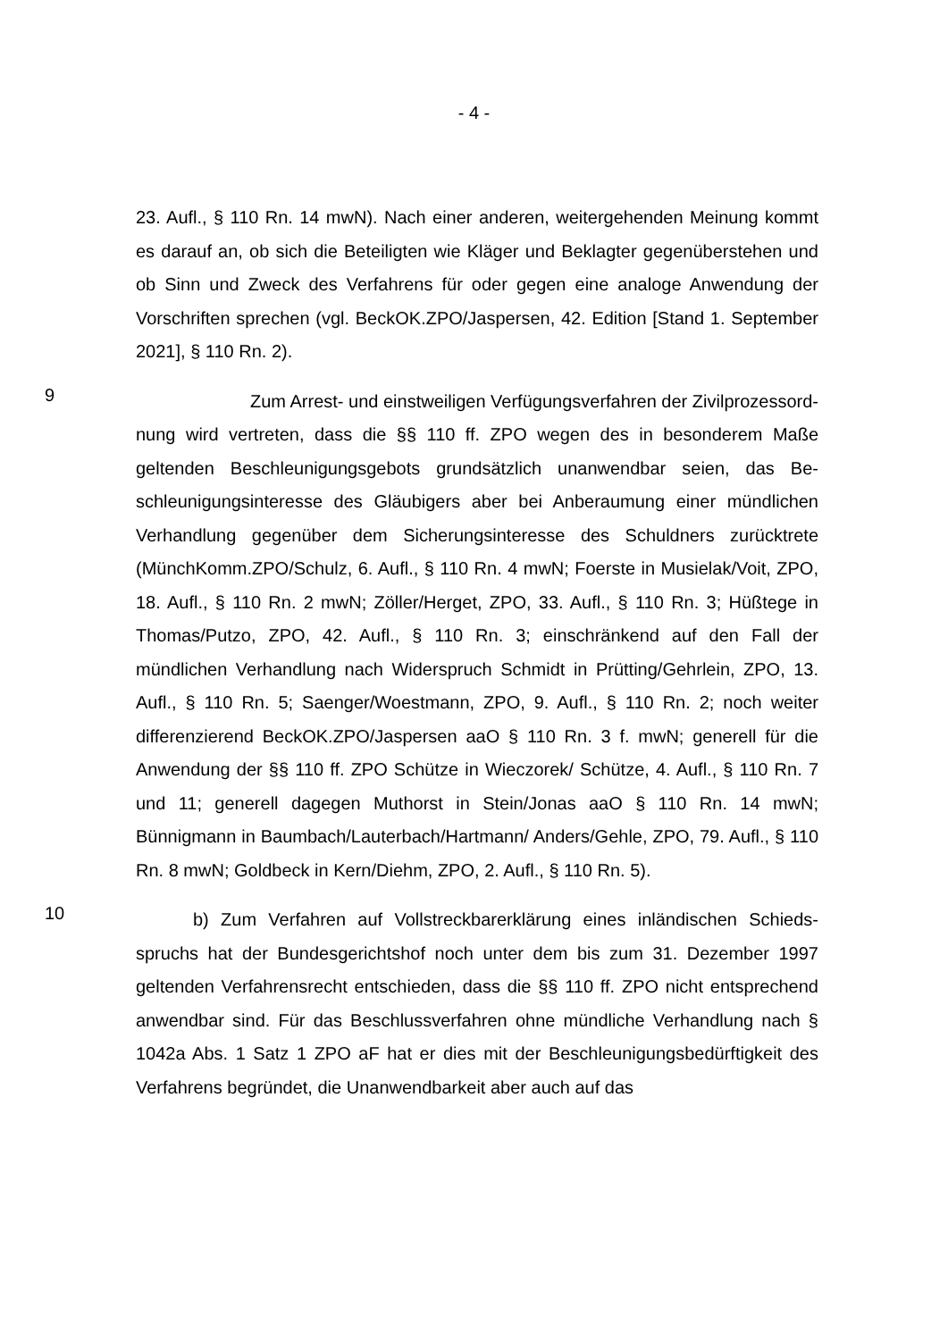- 4 -
23. Aufl., § 110 Rn. 14 mwN). Nach einer anderen, weitergehenden Meinung kommt es darauf an, ob sich die Beteiligten wie Kläger und Beklagter gegenüber­stehen und ob Sinn und Zweck des Verfahrens für oder gegen eine analoge An­wendung der Vorschriften sprechen (vgl. BeckOK.ZPO/Jaspersen, 42. Edition [Stand 1. September 2021], § 110 Rn. 2).
9
Zum Arrest- und einstweiligen Verfügungsverfahren der Zivilprozessord­nung wird vertreten, dass die §§ 110 ff. ZPO wegen des in besonderem Maße geltenden Beschleunigungsgebots grundsätzlich unanwendbar seien, das Be­schleunigungsinteresse des Gläubigers aber bei Anberaumung einer mündlichen Verhandlung gegenüber dem Sicherungsinteresse des Schuldners zurücktrete (MünchKomm.ZPO/Schulz, 6. Aufl., § 110 Rn. 4 mwN; Foerste in Musielak/Voit, ZPO, 18. Aufl., § 110 Rn. 2 mwN; Zöller/Herget, ZPO, 33. Aufl., § 110 Rn. 3; Hüßtege in Thomas/Putzo, ZPO, 42. Aufl., § 110 Rn. 3; einschränkend auf den Fall der mündlichen Verhandlung nach Widerspruch Schmidt in Prütting/Gehr­lein, ZPO, 13. Aufl., § 110 Rn. 5; Saenger/Woestmann, ZPO, 9. Aufl., § 110 Rn. 2; noch weiter differenzierend BeckOK.ZPO/Jaspersen aaO § 110 Rn. 3 f. mwN; generell für die Anwendung der §§ 110 ff. ZPO Schütze in Wieczorek/ Schütze, 4. Aufl., § 110 Rn. 7 und 11; generell dagegen Muthorst in Stein/Jonas aaO § 110 Rn. 14 mwN; Bünnigmann in Baumbach/Lauterbach/Hartmann/ Anders/Gehle, ZPO, 79. Aufl., § 110 Rn. 8 mwN; Goldbeck in Kern/Diehm, ZPO, 2. Aufl., § 110 Rn. 5).
10
b) Zum Verfahren auf Vollstreckbarerklärung eines inländischen Schieds­spruchs hat der Bundesgerichtshof noch unter dem bis zum 31. Dezember 1997 geltenden Verfahrensrecht entschieden, dass die §§ 110 ff. ZPO nicht entspre­chend anwendbar sind. Für das Beschlussverfahren ohne mündliche Verhand­lung nach § 1042a Abs. 1 Satz 1 ZPO aF hat er dies mit der Beschleunigungs­bedürftigkeit des Verfahrens begründet, die Unanwendbarkeit aber auch auf das